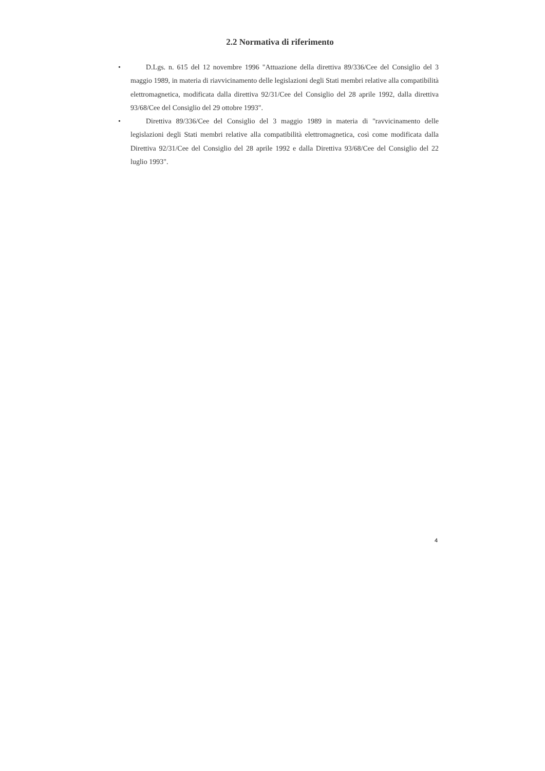2.2 Normativa di riferimento
• D.Lgs. n. 615 del 12 novembre 1996 "Attuazione della direttiva 89/336/Cee del Consiglio del 3 maggio 1989, in materia di riavvicinamento delle legislazioni degli Stati membri relative alla compatibilità elettromagnetica, modificata dalla direttiva 92/31/Cee del Consiglio del 28 aprile 1992, dalla direttiva 93/68/Cee del Consiglio del 29 ottobre 1993".
• Direttiva 89/336/Cee del Consiglio del 3 maggio 1989 in materia di "ravvicinamento delle legislazioni degli Stati membri relative alla compatibilità elettromagnetica, così come modificata dalla Direttiva 92/31/Cee del Consiglio del 28 aprile 1992 e dalla Direttiva 93/68/Cee del Consiglio del 22 luglio 1993".
4